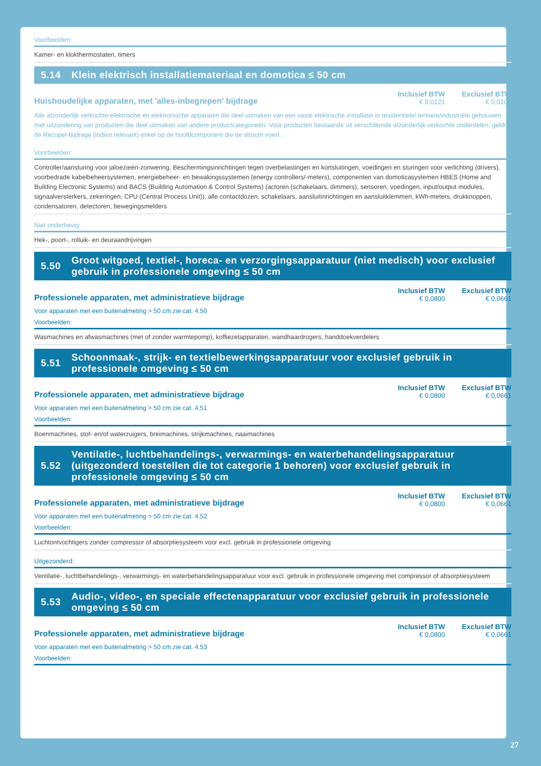Voorbeelden:
Kamer- en klokthermostaten, timers
5.14 Klein elektrisch installatiemateriaal en domotica ≤ 50 cm
Huishoudelijke apparaten, met 'alles-inbegrepen' bijdrage
Inclusief BTW
€ 0,0121
Exclusief BTW
€ 0,0100
Alle afzonderlijk verkochte elektrische en elektronische apparaten die deel uitmaken van een vaste elektrische installatie in residentiele/ tertiaire/industriële gebouwen met uitzondering van producten die deel uitmaken van andere productcategorieën. Voor producten bestaande uit verschillende afzonderlijk verkochte onderdelen, geldt de Recupel-bijdrage (indien relevant) enkel op de hoofdcomponent die de stroom voert.
Voorbeelden:
Controller/aansturing voor jaloezieën-zonwering, Beschermingsinrichtingen tegen overbelastingen en kortsluitingen, voedingen en sturingen voor verlichting (drivers), voorbedrade kabelbeheersystemen, energiebeheer- en bewakingssystemen (energy controllers/-meters), componenten van domoticasystemen HBES (Home and Building Electronic Systems) and BACS (Building Automation & Control Systems) (actoren (schakelaars, dimmers), sensoren, voedingen, input/output modules, signaalversterkers, zekeringen, CPU (Central Process Unit)), alle contactdozen, schakelaars, aansluitinrichtingen en aansluitklemmen, kWh-meters, drukknoppen, condensatoren, detectoren, bewegingsmelders
Niet onderhevig:
Hek-, poort-, rolluik- en deuraandrijvingen
5.50 Groot witgoed, textiel-, horeca- en verzorgingsapparatuur (niet medisch) voor exclusief gebruik in professionele omgeving ≤ 50 cm
Professionele apparaten, met administratieve bijdrage
Inclusief BTW
€ 0,0800
Exclusief BTW
€ 0,0661
Voor apparaten met een buitenafmeting > 50 cm zie cat. 4.50
Voorbeelden:
Wasmachines en afwasmachines (met of zonder warmtepomp), koffiezetapparaten, wandhaardrogers, handdoekverdelers
5.51 Schoonmaak-, strijk- en textielbewerkingsapparatuur voor exclusief gebruik in professionele omgeving ≤ 50 cm
Professionele apparaten, met administratieve bijdrage
Inclusief BTW
€ 0,0800
Exclusief BTW
€ 0,0661
Voor apparaten met een buitenafmeting > 50 cm zie cat. 4.51
Voorbeelden:
Boenmachines, stof- en/of waterzuigers, breimachines, strijkmachines, naaimachines
5.52 Ventilatie-, luchtbehandelings-, verwarmings- en waterbehandelingsapparatuur (uitgezonderd toestellen die tot categorie 1 behoren) voor exclusief gebruik in professionele omgeving ≤ 50 cm
Professionele apparaten, met administratieve bijdrage
Inclusief BTW
€ 0,0800
Exclusief BTW
€ 0,0661
Voor apparaten met een buitenafmeting > 50 cm zie cat. 4.52
Voorbeelden:
Luchtontvochtigers zonder compressor of absorptiesysteem voor excl. gebruik in professionele omgeving
Uitgezonderd:
Ventilatie-, luchtbehandelings-, verwarmings- en waterbehandelingsapparatuur voor excl. gebruik in professionele omgeving met compressor of absorptiesysteem
5.53 Audio-, video-, en speciale effectenapparatuur voor exclusief gebruik in professionele omgeving ≤ 50 cm
Professionele apparaten, met administratieve bijdrage
Inclusief BTW
€ 0,0800
Exclusief BTW
€ 0,0661
Voor apparaten met een buitenafmeting > 50 cm zie cat. 4.53
Voorbeelden:
27